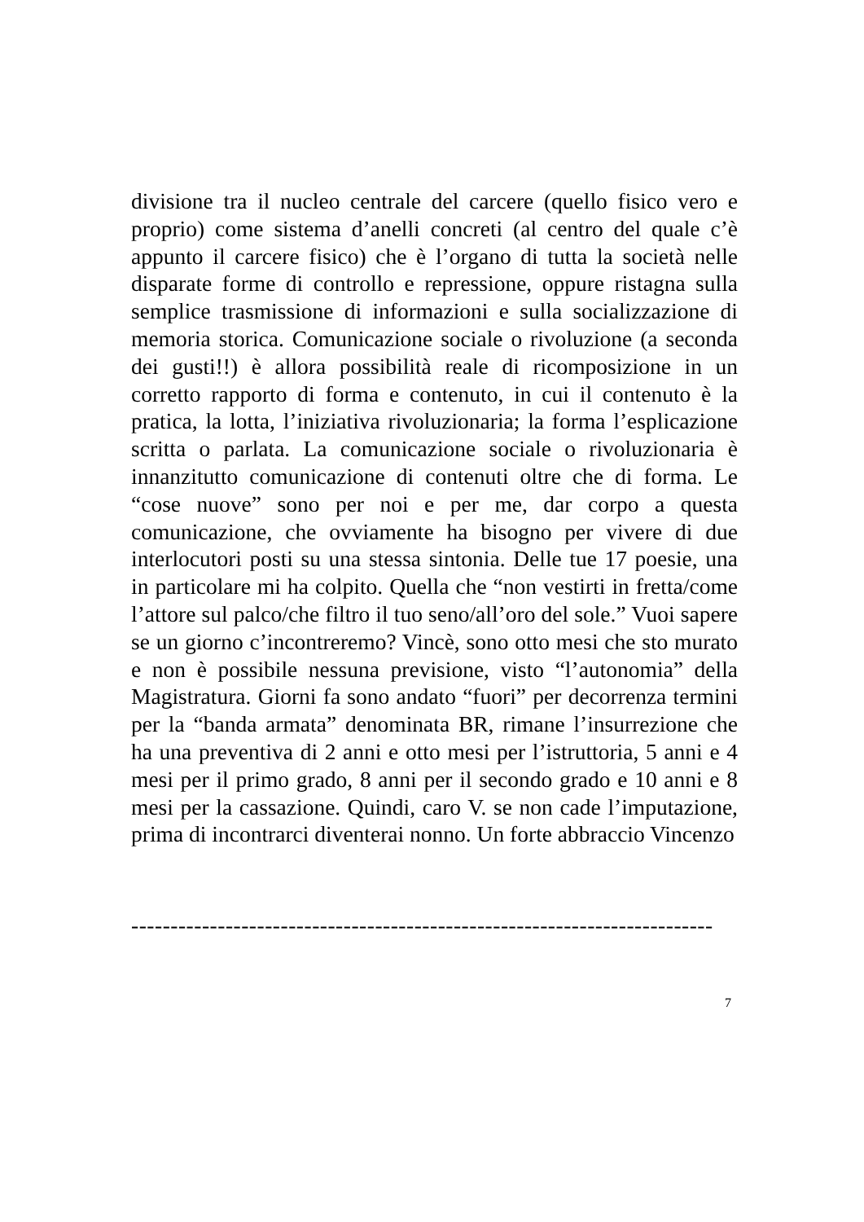divisione tra il nucleo centrale del carcere (quello fisico vero e proprio) come sistema d’anelli concreti (al centro del quale c’è appunto il carcere fisico) che è l’organo di tutta la società nelle disparate forme di controllo e repressione, oppure ristagna sulla semplice trasmissione di informazioni e sulla socializzazione di memoria storica. Comunicazione sociale o rivoluzione (a seconda dei gusti!!) è allora possibilità reale di ricomposizione in un corretto rapporto di forma e contenuto, in cui il contenuto è la pratica, la lotta, l’iniziativa rivoluzionaria; la forma l’esplicazione scritta o parlata. La comunicazione sociale o rivoluzionaria è innanzitutto comunicazione di contenuti oltre che di forma. Le “cose nuove” sono per noi e per me, dar corpo a questa comunicazione, che ovviamente ha bisogno per vivere di due interlocutori posti su una stessa sintonia. Delle tue 17 poesie, una in particolare mi ha colpito. Quella che “non vestirti in fretta/come l’attore sul palco/che filtro il tuo seno/all’oro del sole.” Vuoi sapere se un giorno c’incontreremo? Vincè, sono otto mesi che sto murato e non è possibile nessuna previsione, visto “l’autonomia” della Magistratura. Giorni fa sono andato “fuori” per decorrenza termini per la “banda armata” denominata BR, rimane l’insurrezione che ha una preventiva di 2 anni e otto mesi per l’istruttoria, 5 anni e 4 mesi per il primo grado, 8 anni per il secondo grado e 10 anni e 8 mesi per la cassazione. Quindi, caro V. se non cade l’imputazione, prima di incontrarci diventerai nonno. Un forte abbraccio Vincenzo
--------------------------------------------------------------------------
7